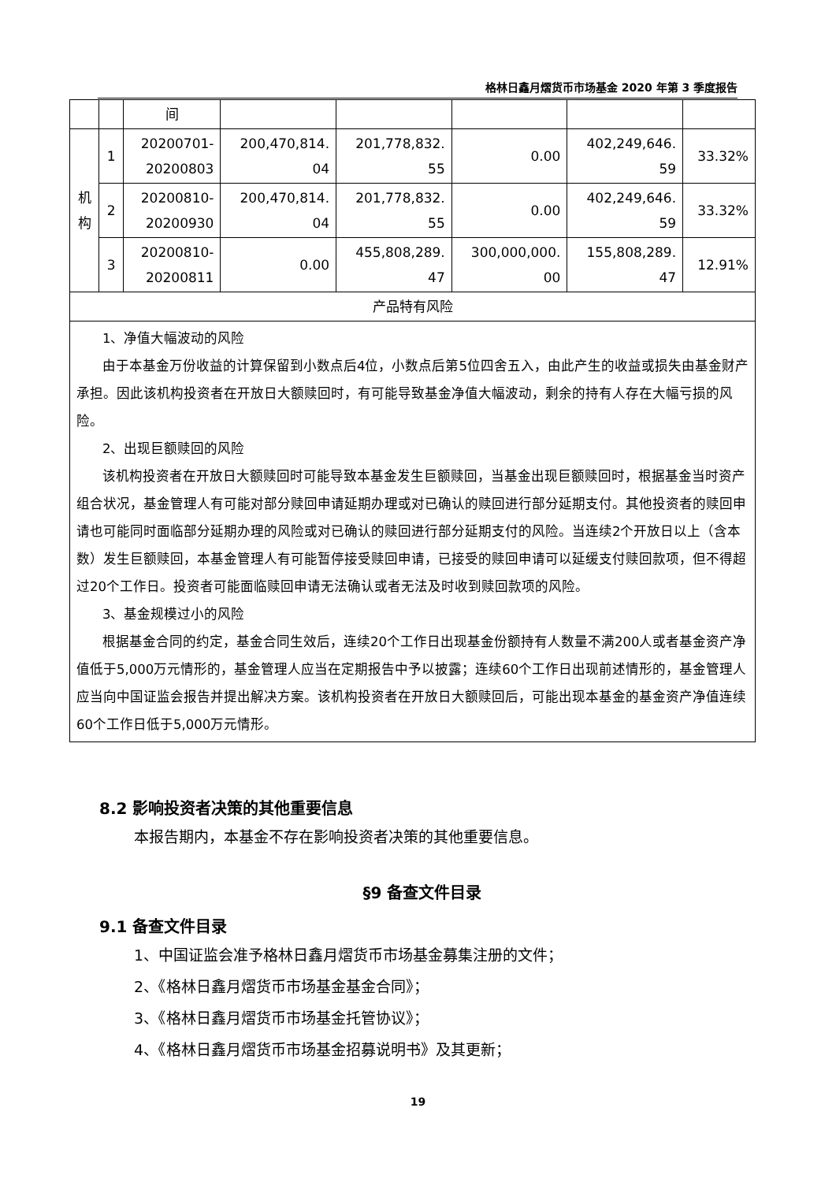格林日鑫月熠货币市场基金 2020 年第 3 季度报告
| | | 间 | | | | | |
| 机 构 | 1 | 20200701- 20200803 | 200,470,814. 04 | 201,778,832. 55 | 0.00 | 402,249,646. 59 | 33.32% |
| | 2 | 20200810- 20200930 | 200,470,814. 04 | 201,778,832. 55 | 0.00 | 402,249,646. 59 | 33.32% |
| | 3 | 20200810- 20200811 | 0.00 | 455,808,289. 47 | 300,000,000. 00 | 155,808,289. 47 | 12.91% |
| 产品特有风险 | | | | | | | |
| 1、净值大幅波动的风险 由于本基金万份收益的计算保留到小数点后4位，小数点后第5位四舍五入，由此产生的收益或损失由基金财产承担。因此该机构投资者在开放日大额赎回时，有可能导致基金净值大幅波动，剩余的持有人存在大幅亏损的风险。 2、出现巨额赎回的风险 该机构投资者在开放日大额赎回时可能导致本基金发生巨额赎回，当基金出现巨额赎回时，根据基金当时资产组合状况，基金管理人有可能对部分赎回申请延期办理或对已确认的赎回进行部分延期支付。其他投资者的赎回申请也可能同时面临部分延期办理的风险或对已确认的赎回进行部分延期支付的风险。当连续2个开放日以上（含本数）发生巨额赎回，本基金管理人有可能暂停接受赎回申请，已接受的赎回申请可以延缓支付赎回款项，但不得超过20个工作日。投资者可能面临赎回申请无法确认或者无法及时收到赎回款项的风险。 3、基金规模过小的风险 根据基金合同的约定，基金合同生效后，连续20个工作日出现基金份额持有人数量不满200人或者基金资产净值低于5,000万元情形的，基金管理人应当在定期报告中予以披露；连续60个工作日出现前述情形的，基金管理人应当向中国证监会报告并提出解决方案。该机构投资者在开放日大额赎回后，可能出现本基金的基金资产净值连续60个工作日低于5,000万元情形。 | | | | | | | |
8.2 影响投资者决策的其他重要信息
本报告期内，本基金不存在影响投资者决策的其他重要信息。
§9 备查文件目录
9.1 备查文件目录
1、中国证监会准予格林日鑫月熠货币市场基金募集注册的文件；
2、《格林日鑫月熠货币市场基金基金合同》；
3、《格林日鑫月熠货币市场基金托管协议》；
4、《格林日鑫月熠货币市场基金招募说明书》及其更新；
19